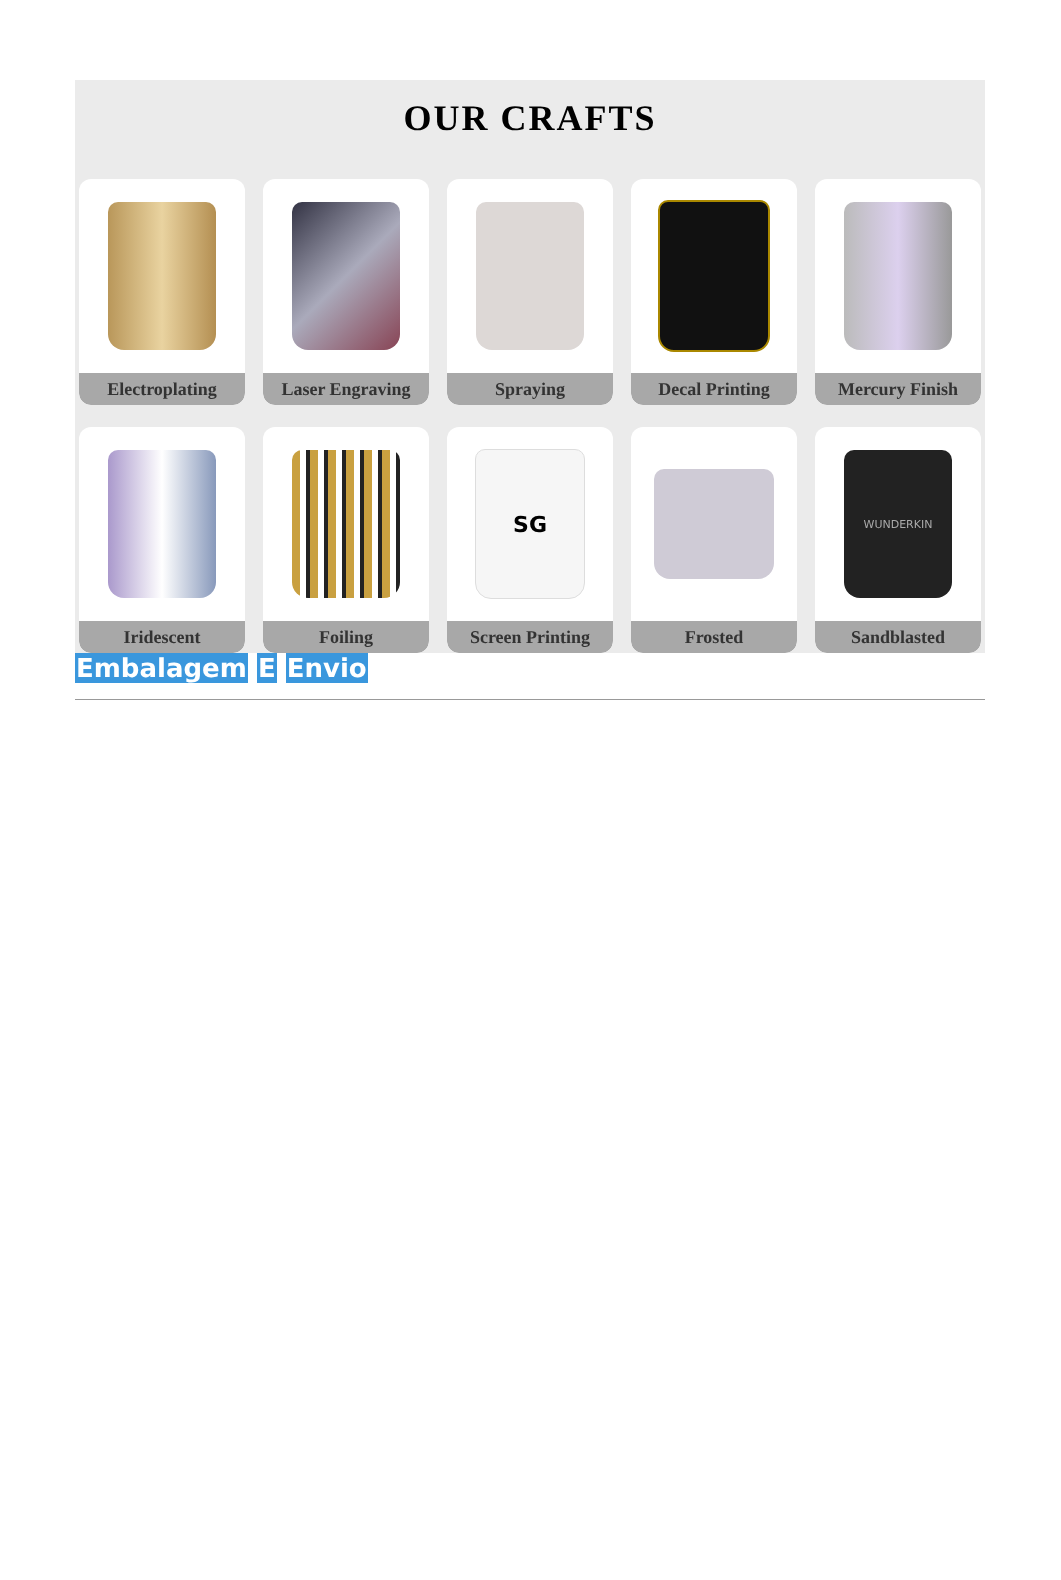OUR CRAFTS
Electroplating
Laser Engraving
Spraying
Decal Printing
Mercury Finish
Iridescent
Foiling
SG
Screen Printing
Frosted
WUNDERKIN
Sandblasted
Embalagem E Envio